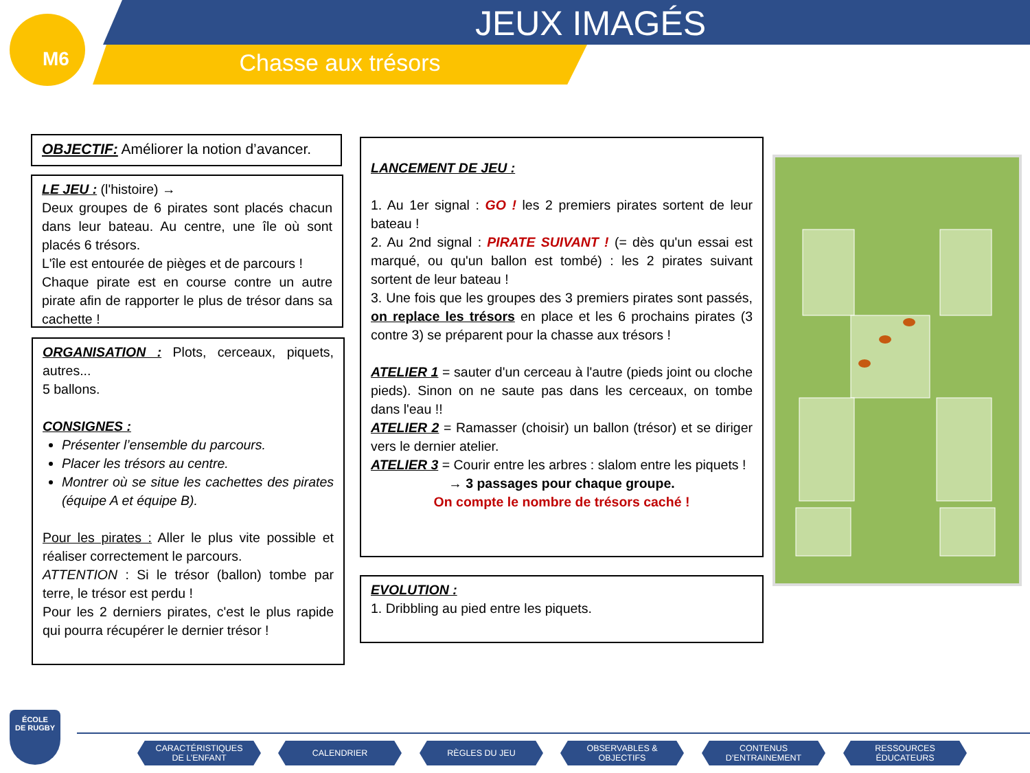M6 JEUX IMAGÉS
Chasse aux trésors
OBJECTIF: Améliorer la notion d’avancer.
LE JEU : (l'histoire) →
Deux groupes de 6 pirates sont placés chacun dans leur bateau. Au centre, une île où sont placés 6 trésors.
L'île est entourée de pièges et de parcours !
Chaque pirate est en course contre un autre pirate afin de rapporter le plus de trésor dans sa cachette !
ORGANISATION : Plots, cerceaux, piquets, autres...
5 ballons.
CONSIGNES :
Présenter l’ensemble du parcours.
Placer les trésors au centre.
Montrer où se situe les cachettes des pirates (équipe A et équipe B).
Pour les pirates : Aller le plus vite possible et réaliser correctement le parcours.
ATTENTION : Si le trésor (ballon) tombe par terre, le trésor est perdu !
Pour les 2 derniers pirates, c'est le plus rapide qui pourra récupérer le dernier trésor !
LANCEMENT DE JEU :
1. Au 1er signal : GO ! les 2 premiers pirates sortent de leur bateau !
2. Au 2nd signal : PIRATE SUIVANT ! (= dès qu'un essai est marqué, ou qu'un ballon est tombé) : les 2 pirates suivant sortent de leur bateau !
3. Une fois que les groupes des 3 premiers pirates sont passés, on replace les trésors en place et les 6 prochains pirates (3 contre 3) se préparent pour la chasse aux trésors !
ATELIER 1 = sauter d'un cerceau à l'autre (pieds joint ou cloche pieds). Sinon on ne saute pas dans les cerceaux, on tombe dans l'eau !!
ATELIER 2 = Ramasser (choisir) un ballon (trésor) et se diriger vers le dernier atelier.
ATELIER 3 = Courir entre les arbres : slalom entre les piquets !
→ 3 passages pour chaque groupe.
On compte le nombre de trésors caché !
EVOLUTION :
1. Dribbling au pied entre les piquets.
ÉCOLE
DE RUGBY
CARACTÉRISTIQUES
DE L’ENFANT
CALENDRIER RÈGLES DU JEU
OBSERVABLES &
OBJECTIFS
CONTENUS
D’ENTRAINEMENT
RESSOURCES
ÉDUCATEURS